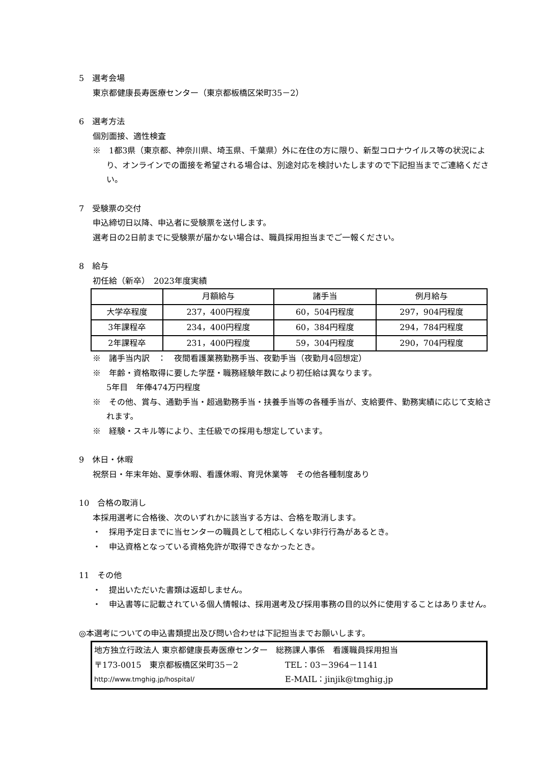5　選考会場
東京都健康長寿医療センター（東京都板橋区栄町35－2）
6　選考方法
個別面接、適性検査
※　1都3県（東京都、神奈川県、埼玉県、千葉県）外に在住の方に限り、新型コロナウイルス等の状況により、オンラインでの面接を希望される場合は、別途対応を検討いたしますので下記担当までご連絡ください。
7　受験票の交付
申込締切日以降、申込者に受験票を送付します。
選考日の2日前までに受験票が届かない場合は、職員採用担当までご一報ください。
8　給与
初任給（新卒）　2023年度実績
| | 月額給与 | 諸手当 | 例月給与 |
| --- | --- | --- | --- |
| 大学卒程度 | 237，400円程度 | 60，504円程度 | 297，904円程度 |
| 3年課程卒 | 234，400円程度 | 60，384円程度 | 294，784円程度 |
| 2年課程卒 | 231，400円程度 | 59，304円程度 | 290，704円程度 |
※　諸手当内訳　：　夜間看護業務勤務手当、夜勤手当（夜勤月4回想定）
※　年齢・資格取得に要した学歴・職務経験年数により初任給は異なります。
5年目　年俸474万円程度
※　その他、賞与、通勤手当・超過勤務手当・扶養手当等の各種手当が、支給要件、勤務実績に応じて支給されます。
※　経験・スキル等により、主任級での採用も想定しています。
9　休日・休暇
祝祭日・年末年始、夏季休暇、看護休暇、育児休業等　その他各種制度あり
10　合格の取消し
本採用選考に合格後、次のいずれかに該当する方は、合格を取消します。
・　採用予定日までに当センターの職員として相応しくない非行行為があるとき。
・　申込資格となっている資格免許が取得できなかったとき。
11　その他
・　提出いただいた書類は返却しません。
・　申込書等に記載されている個人情報は、採用選考及び採用事務の目的以外に使用することはありません。
◎本選考についての申込書類提出及び問い合わせは下記担当までお願いします。
地方独立行政法人 東京都健康長寿医療センター　総務課人事係　看護職員採用担当
〒173-0015　東京都板橋区栄町35－2 TEL：03－3964－1141
http://www.tmghig.jp/hospital/ E-MAIL：jinjik@tmghig.jp